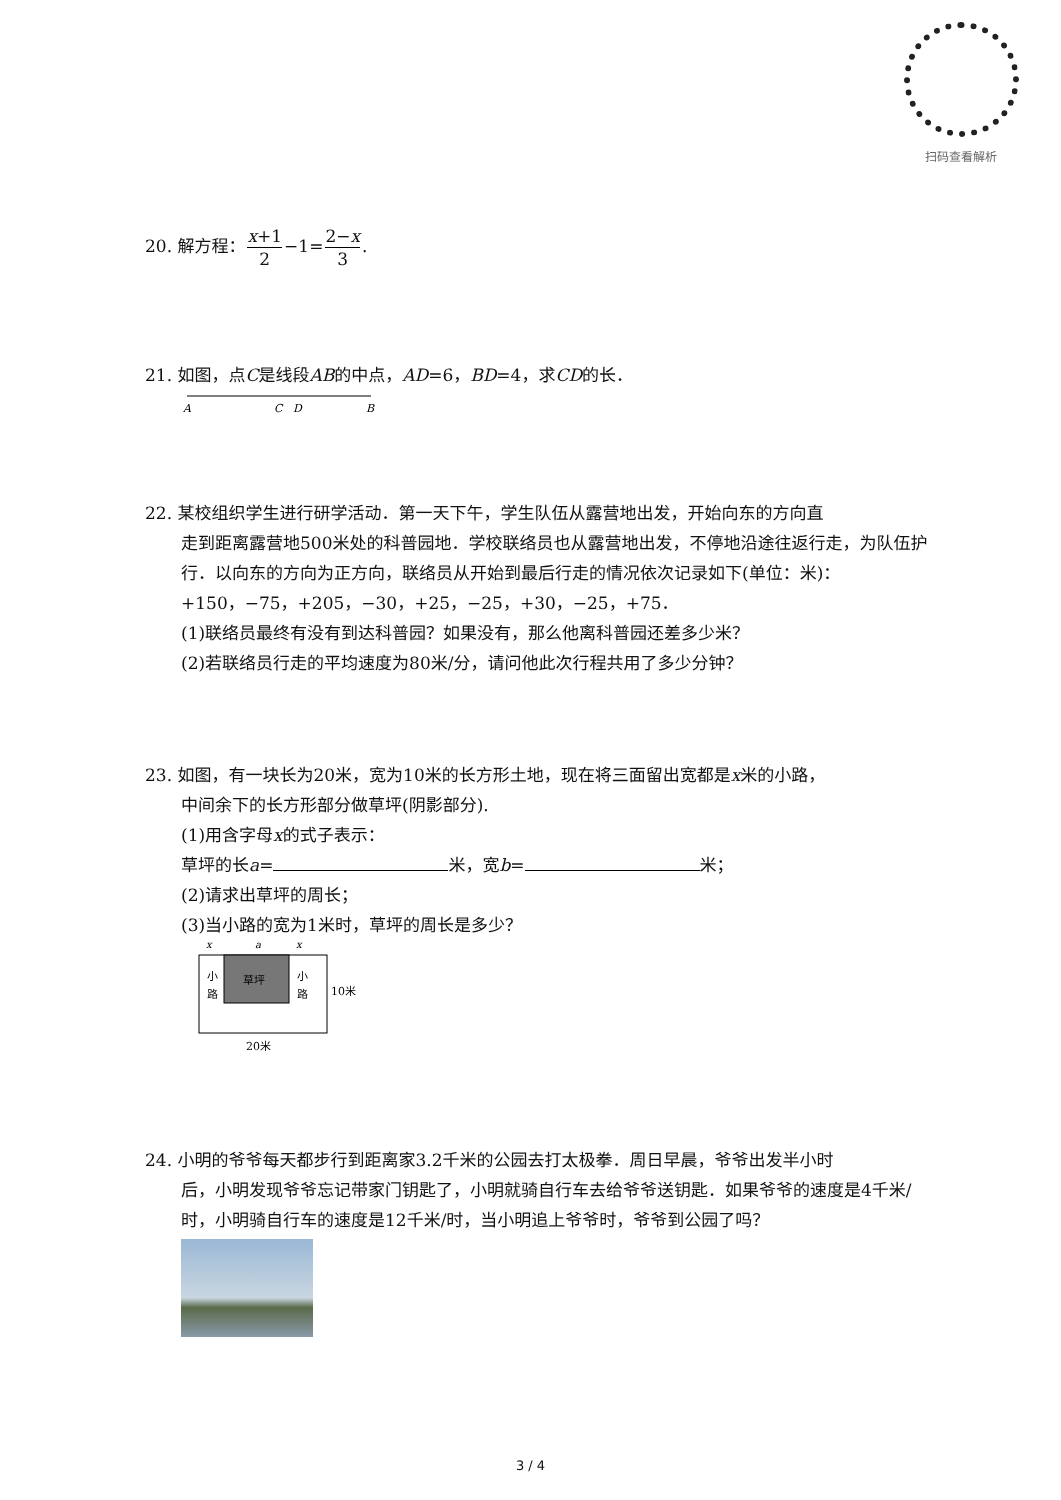扫码查看解析
20. 解方程：x+1 2−1=2−x 3.
21. 如图，点C是线段AB的中点，AD=6，BD=4，求CD的长．
A
C
D
B
22. 某校组织学生进行研学活动．第一天下午，学生队伍从露营地出发，开始向东的方向直
走到距离露营地500米处的科普园地．学校联络员也从露营地出发，不停地沿途往返行走，为队伍护行．以向东的方向为正方向，联络员从开始到最后行走的情况依次记录如下(单位：米)：+150，−75，+205，−30，+25，−25，+30，−25，+75．
(1)联络员最终有没有到达科普园？如果没有，那么他离科普园还差多少米？
(2)若联络员行走的平均速度为80米/分，请问他此次行程共用了多少分钟？
23. 如图，有一块长为20米，宽为10米的长方形土地，现在将三面留出宽都是x米的小路，
中间余下的长方形部分做草坪(阴影部分).
(1)用含字母x的式子表示：
草坪的长a= 米，宽b= 米；
(2)请求出草坪的周长；
(3)当小路的宽为1米时，草坪的周长是多少？
草坪
小
路
小
路
10米
20米
x
a
x
24. 小明的爷爷每天都步行到距离家3.2千米的公园去打太极拳．周日早晨，爷爷出发半小时
后，小明发现爷爷忘记带家门钥匙了，小明就骑自行车去给爷爷送钥匙．如果爷爷的速度是4千米/时，小明骑自行车的速度是12千米/时，当小明追上爷爷时，爷爷到公园了吗？
3 / 4